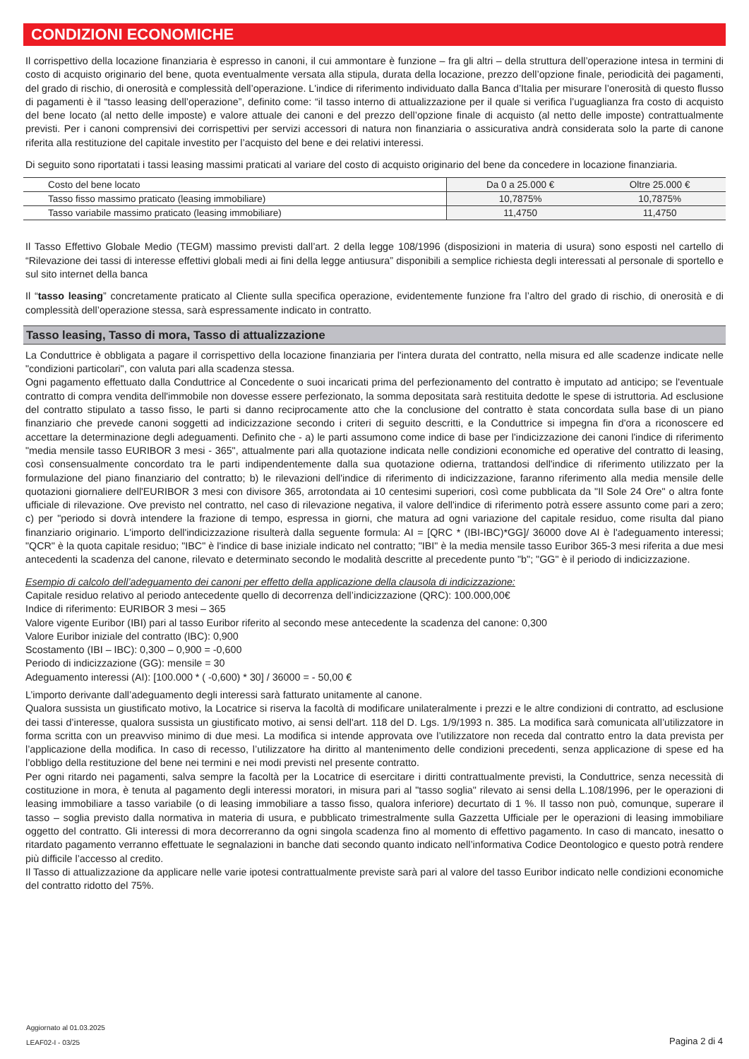CONDIZIONI ECONOMICHE
Il corrispettivo della locazione finanziaria è espresso in canoni, il cui ammontare è funzione – fra gli altri – della struttura dell’operazione intesa in termini di costo di acquisto originario del bene, quota eventualmente versata alla stipula, durata della locazione, prezzo dell’opzione finale, periodicità dei pagamenti, del grado di rischio, di onerosità e complessità dell’operazione. L'indice di riferimento individuato dalla Banca d’Italia per misurare l’onerosità di questo flusso di pagamenti è il “tasso leasing dell’operazione”, definito come: “il tasso interno di attualizzazione per il quale si verifica l’uguaglianza fra costo di acquisto del bene locato (al netto delle imposte) e valore attuale dei canoni e del prezzo dell’opzione finale di acquisto (al netto delle imposte) contrattualmente previsti. Per i canoni comprensivi dei corrispettivi per servizi accessori di natura non finanziaria o assicurativa andrà considerata solo la parte di canone riferita alla restituzione del capitale investito per l’acquisto del bene e dei relativi interessi.
Di seguito sono riportatati i tassi leasing massimi praticati al variare del costo di acquisto originario del bene da concedere in locazione finanziaria.
| Costo del bene locato | Da 0 a 25.000 € | Oltre 25.000 € |
| Tasso fisso massimo praticato (leasing immobiliare) | 10,7875% | 10,7875% |
| Tasso variabile massimo praticato (leasing immobiliare) | 11,4750 | 11,4750 |
Il Tasso Effettivo Globale Medio (TEGM) massimo previsti dall’art. 2 della legge 108/1996 (disposizioni in materia di usura) sono esposti nel cartello di “Rilevazione dei tassi di interesse effettivi globali medi ai fini della legge antiusura” disponibili a semplice richiesta degli interessati al personale di sportello e sul sito internet della banca
Il “tasso leasing” concretamente praticato al Cliente sulla specifica operazione, evidentemente funzione fra l’altro del grado di rischio, di onerosità e di complessità dell’operazione stessa, sarà espressamente indicato in contratto.
Tasso leasing, Tasso di mora, Tasso di attualizzazione
La Conduttrice è obbligata a pagare il corrispettivo della locazione finanziaria per l'intera durata del contratto, nella misura ed alle scadenze indicate nelle "condizioni particolari", con valuta pari alla scadenza stessa.
Ogni pagamento effettuato dalla Conduttrice al Concedente o suoi incaricati prima del perfezionamento del contratto è imputato ad anticipo; se l'eventuale contratto di compra vendita dell'immobile non dovesse essere perfezionato, la somma depositata sarà restituita dedotte le spese di istruttoria. Ad esclusione del contratto stipulato a tasso fisso, le parti si danno reciprocamente atto che la conclusione del contratto è stata concordata sulla base di un piano finanziario che prevede canoni soggetti ad indicizzazione secondo i criteri di seguito descritti, e la Conduttrice si impegna fin d'ora a riconoscere ed accettare la determinazione degli adeguamenti. Definito che - a) le parti assumono come indice di base per l'indicizzazione dei canoni l'indice di riferimento "media mensile tasso EURIBOR 3 mesi - 365", attualmente pari alla quotazione indicata nelle condizioni economiche ed operative del contratto di leasing, così consensualmente concordato tra le parti indipendentemente dalla sua quotazione odierna, trattandosi dell'indice di riferimento utilizzato per la formulazione del piano finanziario del contratto; b) le rilevazioni dell'indice di riferimento di indicizzazione, faranno riferimento alla media mensile delle quotazioni giornaliere dell'EURIBOR 3 mesi con divisore 365, arrotondata ai 10 centesimi superiori, così come pubblicata da "Il Sole 24 Ore" o altra fonte ufficiale di rilevazione. Ove previsto nel contratto, nel caso di rilevazione negativa, il valore dell'indice di riferimento potrà essere assunto come pari a zero; c) per "periodo si dovrà intendere la frazione di tempo, espressa in giorni, che matura ad ogni variazione del capitale residuo, come risulta dal piano finanziario originario. L'importo dell'indicizzazione risulterà dalla seguente formula: AI = [QRC * (IBI-IBC)*GG]/ 36000 dove AI è l'adeguamento interessi; "QCR" è la quota capitale residuo; "IBC" è l'indice di base iniziale indicato nel contratto; "IBI" è la media mensile tasso Euribor 365-3 mesi riferita a due mesi antecedenti la scadenza del canone, rilevato e determinato secondo le modalità descritte al precedente punto "b"; "GG" è il periodo di indicizzazione.
Esempio di calcolo dell’adeguamento dei canoni per effetto della applicazione della clausola di indicizzazione:
Capitale residuo relativo al periodo antecedente quello di decorrenza dell’indicizzazione (QRC): 100.000,00€
Indice di riferimento: EURIBOR 3 mesi – 365
Valore vigente Euribor (IBI) pari al tasso Euribor riferito al secondo mese antecedente la scadenza del canone: 0,300
Valore Euribor iniziale del contratto (IBC): 0,900
Scostamento (IBI – IBC): 0,300 – 0,900 = -0,600
Periodo di indicizzazione (GG): mensile = 30
Adeguamento interessi (AI): [100.000 * ( -0,600) * 30] / 36000 = - 50,00 €
L’importo derivante dall’adeguamento degli interessi sarà fatturato unitamente al canone.
Qualora sussista un giustificato motivo, la Locatrice si riserva la facoltà di modificare unilateralmente i prezzi e le altre condizioni di contratto, ad esclusione dei tassi d’interesse, qualora sussista un giustificato motivo, ai sensi dell'art. 118 del D. Lgs. 1/9/1993 n. 385. La modifica sarà comunicata all’utilizzatore in forma scritta con un preavviso minimo di due mesi. La modifica si intende approvata ove l’utilizzatore non receda dal contratto entro la data prevista per l’applicazione della modifica. In caso di recesso, l’utilizzatore ha diritto al mantenimento delle condizioni precedenti, senza applicazione di spese ed ha l’obbligo della restituzione del bene nei termini e nei modi previsti nel presente contratto.
Per ogni ritardo nei pagamenti, salva sempre la facoltà per la Locatrice di esercitare i diritti contrattualmente previsti, la Conduttrice, senza necessità di costituzione in mora, è tenuta al pagamento degli interessi moratori, in misura pari al "tasso soglia" rilevato ai sensi della L.108/1996, per le operazioni di leasing immobiliare a tasso variabile (o di leasing immobiliare a tasso fisso, qualora inferiore) decurtato di 1 %. Il tasso non può, comunque, superare il tasso – soglia previsto dalla normativa in materia di usura, e pubblicato trimestralmente sulla Gazzetta Ufficiale per le operazioni di leasing immobiliare oggetto del contratto. Gli interessi di mora decorreranno da ogni singola scadenza fino al momento di effettivo pagamento. In caso di mancato, inesatto o ritardato pagamento verranno effettuate le segnalazioni in banche dati secondo quanto indicato nell’informativa Codice Deontologico e questo potrà rendere più difficile l’accesso al credito.
Il Tasso di attualizzazione da applicare nelle varie ipotesi contrattualmente previste sarà pari al valore del tasso Euribor indicato nelle condizioni economiche del contratto ridotto del 75%.
Aggiornato al 01.03.2025
LEAF02-I - 03/25
Pagina 2 di 4